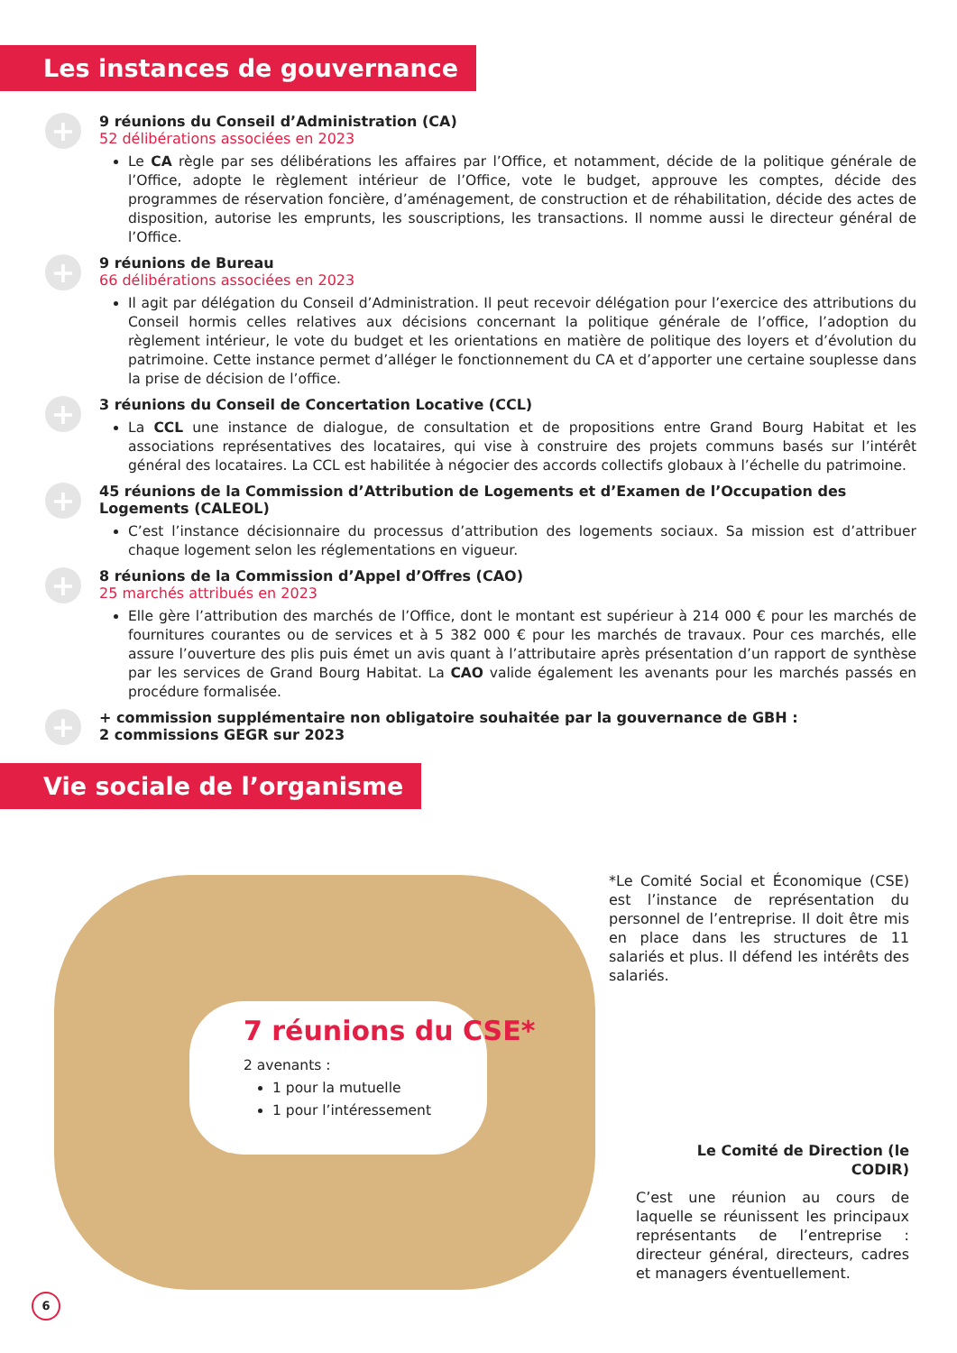Les instances de gouvernance
+
9 réunions du Conseil d’Administration (CA)
52 délibérations associées en 2023
Le CA règle par ses délibérations les affaires par l’Office, et notamment, décide de la politique générale de l’Office, adopte le règlement intérieur de l’Office, vote le budget, approuve les comptes, décide des programmes de réservation foncière, d’aménagement, de construction et de réhabilitation, décide des actes de disposition, autorise les emprunts, les souscriptions, les transactions. Il nomme aussi le directeur général de l’Office.
+
9 réunions de Bureau
66 délibérations associées en 2023
Il agit par délégation du Conseil d’Administration. Il peut recevoir délégation pour l’exercice des attributions du Conseil hormis celles relatives aux décisions concernant la politique générale de l’office, l’adoption du règlement intérieur, le vote du budget et les orientations en matière de politique des loyers et d’évolution du patrimoine. Cette instance permet d’alléger le fonctionnement du CA et d’apporter une certaine souplesse dans la prise de décision de l’office.
+
3 réunions du Conseil de Concertation Locative (CCL)
La CCL une instance de dialogue, de consultation et de propositions entre Grand Bourg Habitat et les associations représentatives des locataires, qui vise à construire des projets communs basés sur l’intérêt général des locataires. La CCL est habilitée à négocier des accords collectifs globaux à l’échelle du patrimoine.
+
45 réunions de la Commission d’Attribution de Logements et d’Examen de l’Occupation des Logements (CALEOL)
C’est l’instance décisionnaire du processus d’attribution des logements sociaux. Sa mission est d’attribuer chaque logement selon les réglementations en vigueur.
+
8 réunions de la Commission d’Appel d’Offres (CAO)
25 marchés attribués en 2023
Elle gère l’attribution des marchés de l’Office, dont le montant est supérieur à 214 000 € pour les marchés de fournitures courantes ou de services et à 5 382 000 € pour les marchés de travaux. Pour ces marchés, elle assure l’ouverture des plis puis émet un avis quant à l’attributaire après présentation d’un rapport de synthèse par les services de Grand Bourg Habitat. La CAO valide également les avenants pour les marchés passés en procédure formalisée.
+
+ commission supplémentaire non obligatoire souhaitée par la gouvernance de GBH :
2 commissions GEGR sur 2023
Vie sociale de l’organisme
7 réunions du CSE*
2 avenants :
1 pour la mutuelle
1 pour l’intéressement
*Le Comité Social et Économique (CSE) est l’instance de représentation du personnel de l’entreprise. Il doit être mis en place dans les structures de 11 salariés et plus. Il défend les intérêts des salariés.
Le Comité de Direction (le CODIR)
C’est une réunion au cours de laquelle se réunissent les principaux représentants de l’entreprise : directeur général, directeurs, cadres et managers éventuellement.
6